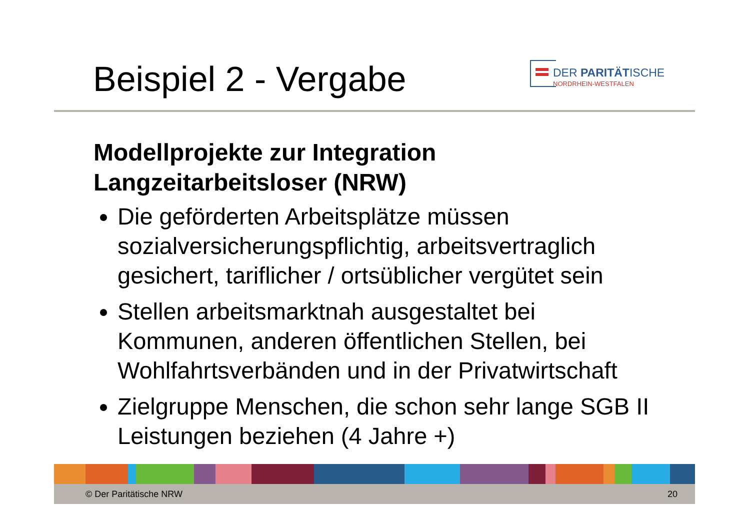Beispiel 2 - Vergabe
DER PARITÄTISCHE
NORDRHEIN-WESTFALEN
Modellprojekte zur Integration Langzeitarbeitsloser (NRW)
Die geförderten Arbeitsplätze müssen sozialversicherungspflichtig, arbeitsvertraglich gesichert, tariflicher / ortsüblicher vergütet sein
Stellen arbeitsmarktnah ausgestaltet bei Kommunen, anderen öffentlichen Stellen, bei Wohlfahrtsverbänden und in der Privatwirtschaft
Zielgruppe Menschen, die schon sehr lange SGB II Leistungen beziehen (4 Jahre +)
© Der Paritätische NRW 20